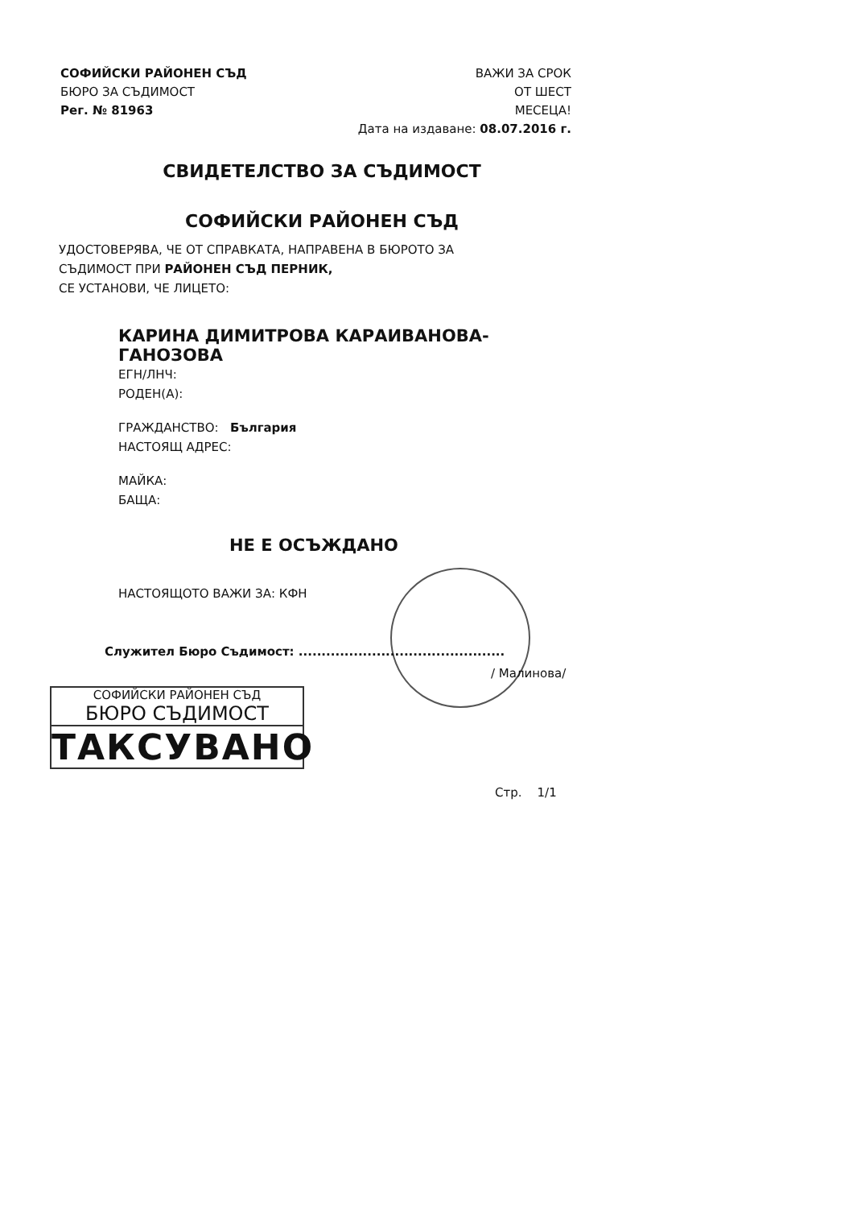СОФИЙСКИ РАЙОНЕН СЪД
БЮРО ЗА СЪДИМОСТ
Рег. № 81963
ВАЖИ ЗА СРОК
ОТ ШЕСТ
МЕСЕЦА!
Дата на издаване: 08.07.2016 г.
СВИДЕТЕЛСТВО ЗА СЪДИМОСТ
СОФИЙСКИ РАЙОНЕН СЪД
УДОСТОВЕРЯВА, ЧЕ ОТ СПРАВКАТА, НАПРАВЕНА В БЮРОТО ЗА
СЪДИМОСТ ПРИ РАЙОНЕН СЪД ПЕРНИК,
СЕ УСТАНОВИ, ЧЕ ЛИЦЕТО:
КАРИНА ДИМИТРОВА КАРАИВАНОВА-
ГАНОЗОВА
ЕГН/ЛНЧ:
РОДЕН(А):
ГРАЖДАНСТВО: България
НАСТОЯЩ АДРЕС:
МАЙКА:
БАЩА:
НЕ Е ОСЪЖДАНО
НАСТОЯЩОТО ВАЖИ ЗА: КФН
Служител Бюро Съдимост: .............................................
/ Малинова/
СОФИЙСКИ РАЙОНЕН СЪД
БЮРО СЪДИМОСТ
ТАКСУВАНО
Стр. 1/1